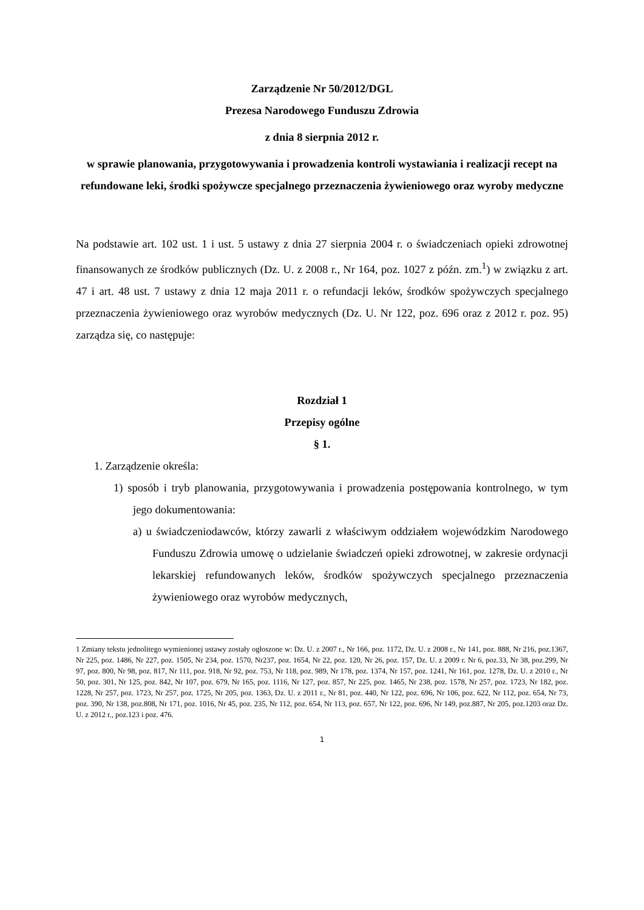Zarządzenie Nr 50/2012/DGL
Prezesa Narodowego Funduszu Zdrowia
z dnia 8 sierpnia 2012 r.
w sprawie planowania, przygotowywania i prowadzenia kontroli wystawiania i realizacji recept na refundowane leki, środki spożywcze specjalnego przeznaczenia żywieniowego oraz wyroby medyczne
Na podstawie art. 102 ust. 1 i ust. 5 ustawy z dnia 27 sierpnia 2004 r. o świadczeniach opieki zdrowotnej finansowanych ze środków publicznych (Dz. U. z 2008 r., Nr 164, poz. 1027 z późn. zm.<sup>1</sup>) w związku z art. 47 i art. 48 ust. 7 ustawy z dnia 12 maja 2011 r. o refundacji leków, środków spożywczych specjalnego przeznaczenia żywieniowego oraz wyrobów medycznych (Dz. U. Nr 122, poz. 696 oraz z 2012 r. poz. 95) zarządza się, co następuje:
Rozdział 1
Przepisy ogólne
§ 1.
1. Zarządzenie określa:
1) sposób i tryb planowania, przygotowywania i prowadzenia postępowania kontrolnego, w tym jego dokumentowania:
a) u świadczeniodawców, którzy zawarli z właściwym oddziałem wojewódzkim Narodowego Funduszu Zdrowia umowę o udzielanie świadczeń opieki zdrowotnej, w zakresie ordynacji lekarskiej refundowanych leków, środków spożywczych specjalnego przeznaczenia żywieniowego oraz wyrobów medycznych,
1 Zmiany tekstu jednolitego wymienionej ustawy zostały ogłoszone w: Dz. U. z 2007 r., Nr 166, poz. 1172, Dz. U. z 2008 r., Nr 141, poz. 888, Nr 216, poz.1367, Nr 225, poz. 1486, Nr 227, poz. 1505, Nr 234, poz. 1570, Nr237, poz. 1654, Nr 22, poz. 120, Nr 26, poz. 157, Dz. U. z 2009 r. Nr 6, poz.33, Nr 38, poz.299, Nr 97, poz. 800, Nr 98, poz. 817, Nr 111, poz. 918, Nr 92, poz. 753, Nr 118, poz. 989, Nr 178, poz. 1374, Nr 157, poz. 1241, Nr 161, poz. 1278, Dz. U. z 2010 r., Nr 50, poz. 301, Nr 125, poz. 842, Nr 107, poz. 679, Nr 165, poz. 1116, Nr 127, poz. 857, Nr 225, poz. 1465, Nr 238, poz. 1578, Nr 257, poz. 1723, Nr 182, poz. 1228, Nr 257, poz. 1723, Nr 257, poz. 1725, Nr 205, poz. 1363, Dz. U. z 2011 r., Nr 81, poz. 440, Nr 122, poz. 696, Nr 106, poz. 622, Nr 112, poz. 654, Nr 73, poz. 390, Nr 138, poz.808, Nr 171, poz. 1016, Nr 45, poz. 235, Nr 112, poz. 654, Nr 113, poz. 657, Nr 122, poz. 696, Nr 149, poz.887, Nr 205, poz.1203 oraz Dz. U. z 2012 r., poz.123 i poz. 476.
1